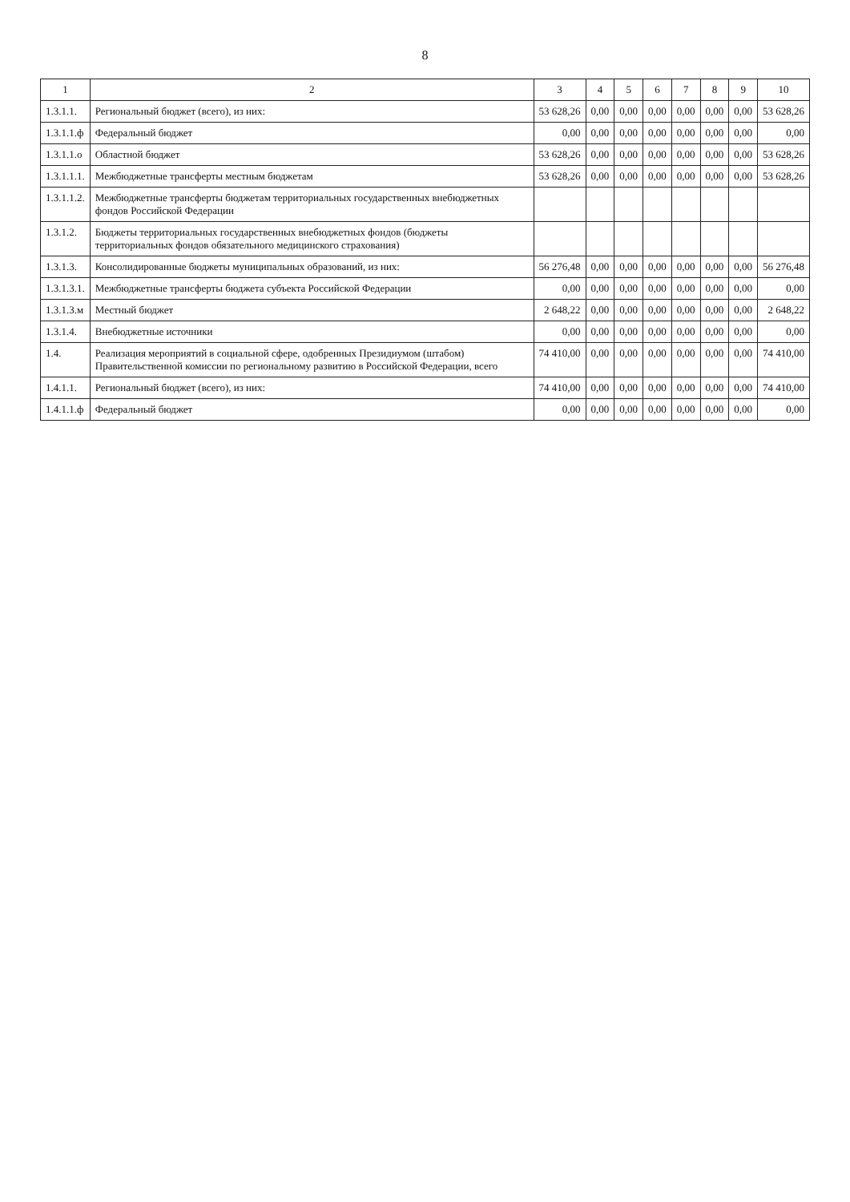8
| 1 | 2 | 3 | 4 | 5 | 6 | 7 | 8 | 9 | 10 |
| --- | --- | --- | --- | --- | --- | --- | --- | --- | --- |
| 1.3.1.1. | Региональный бюджет (всего), из них: | 53 628,26 | 0,00 | 0,00 | 0,00 | 0,00 | 0,00 | 0,00 | 53 628,26 |
| 1.3.1.1.ф | Федеральный бюджет | 0,00 | 0,00 | 0,00 | 0,00 | 0,00 | 0,00 | 0,00 | 0,00 |
| 1.3.1.1.о | Областной бюджет | 53 628,26 | 0,00 | 0,00 | 0,00 | 0,00 | 0,00 | 0,00 | 53 628,26 |
| 1.3.1.1.1. | Межбюджетные трансферты местным бюджетам | 53 628,26 | 0,00 | 0,00 | 0,00 | 0,00 | 0,00 | 0,00 | 53 628,26 |
| 1.3.1.1.2. | Межбюджетные трансферты бюджетам территориальных государственных внебюджетных фондов Российской Федерации | | | | | | | | |
| 1.3.1.2. | Бюджеты территориальных государственных внебюджетных фондов (бюджеты территориальных фондов обязательного медицинского страхования) | | | | | | | | |
| 1.3.1.3. | Консолидированные бюджеты муниципальных образований, из них: | 56 276,48 | 0,00 | 0,00 | 0,00 | 0,00 | 0,00 | 0,00 | 56 276,48 |
| 1.3.1.3.1. | Межбюджетные трансферты бюджета субъекта Российской Федерации | 0,00 | 0,00 | 0,00 | 0,00 | 0,00 | 0,00 | 0,00 | 0,00 |
| 1.3.1.3.м | Местный бюджет | 2 648,22 | 0,00 | 0,00 | 0,00 | 0,00 | 0,00 | 0,00 | 2 648,22 |
| 1.3.1.4. | Внебюджетные источники | 0,00 | 0,00 | 0,00 | 0,00 | 0,00 | 0,00 | 0,00 | 0,00 |
| 1.4. | Реализация мероприятий в социальной сфере, одобренных Президиумом (штабом) Правительственной комиссии по региональному развитию в Российской Федерации, всего | 74 410,00 | 0,00 | 0,00 | 0,00 | 0,00 | 0,00 | 0,00 | 74 410,00 |
| 1.4.1.1. | Региональный бюджет (всего), из них: | 74 410,00 | 0,00 | 0,00 | 0,00 | 0,00 | 0,00 | 0,00 | 74 410,00 |
| 1.4.1.1.ф | Федеральный бюджет | 0,00 | 0,00 | 0,00 | 0,00 | 0,00 | 0,00 | 0,00 | 0,00 |